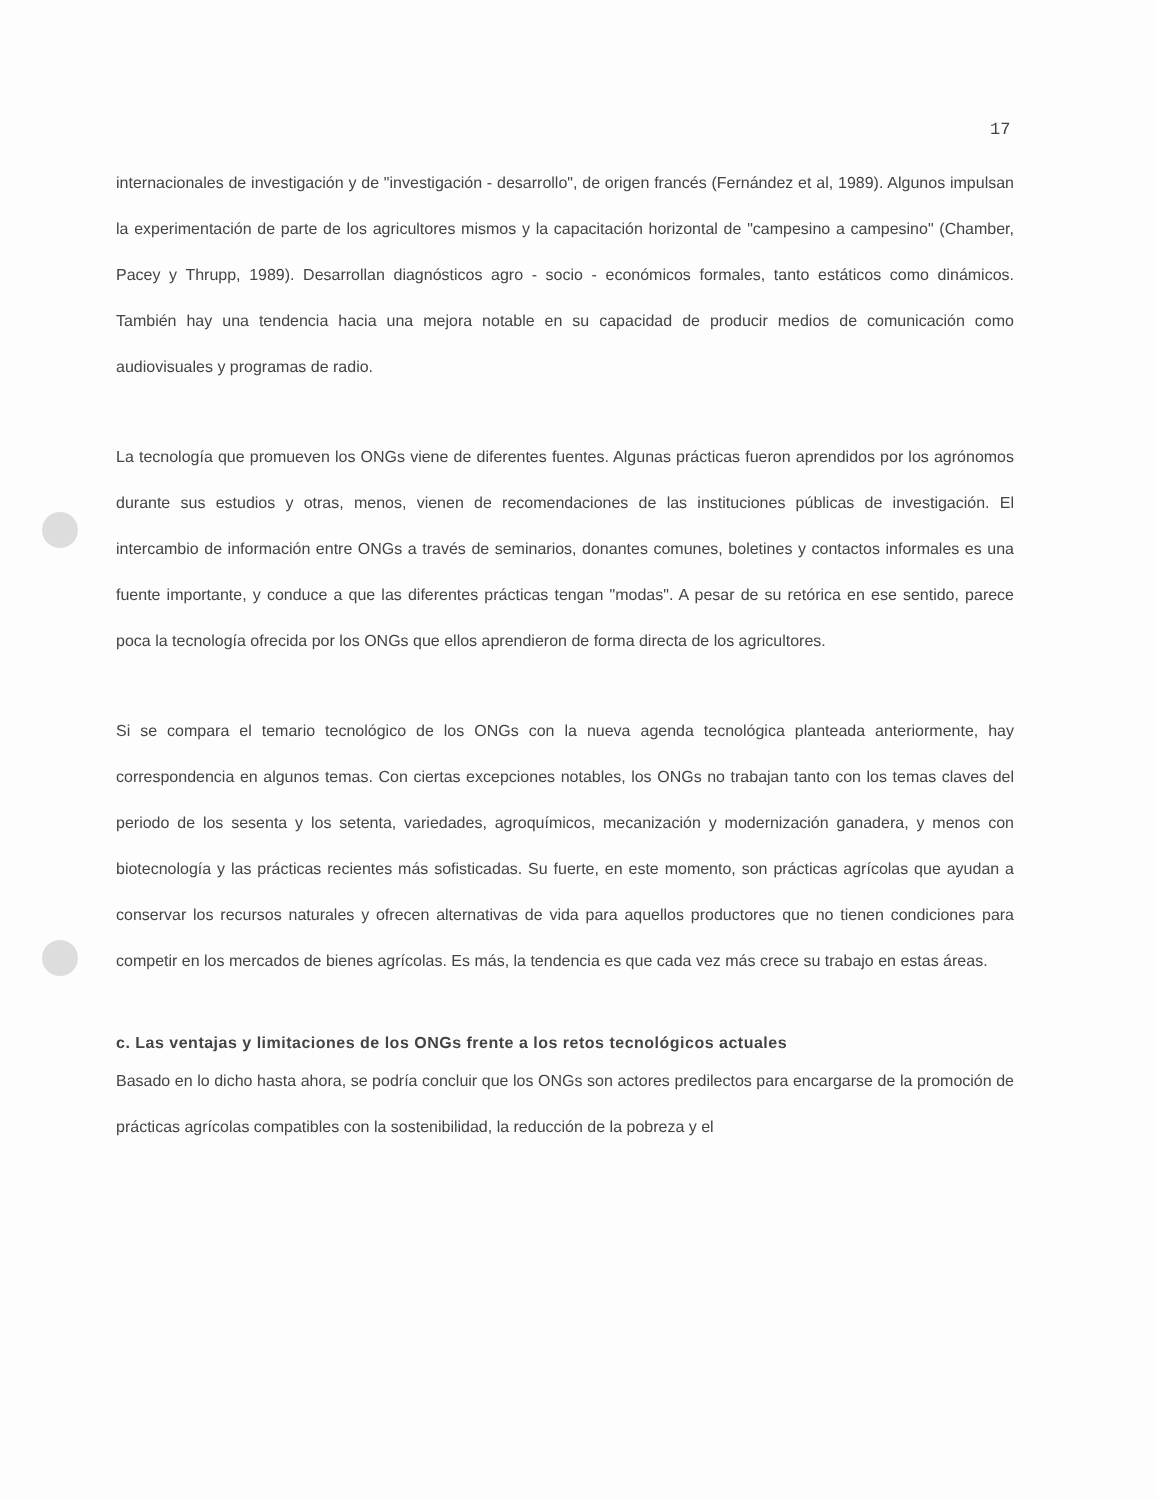17
internacionales de investigación y de "investigación - desarrollo", de origen francés (Fernández et al, 1989). Algunos impulsan la experimentación de parte de los agricultores mismos y la capacitación horizontal de "campesino a campesino" (Chamber, Pacey y Thrupp, 1989). Desarrollan diagnósticos agro - socio - económicos formales, tanto estáticos como dinámicos. También hay una tendencia hacia una mejora notable en su capacidad de producir medios de comunicación como audiovisuales y programas de radio.
La tecnología que promueven los ONGs viene de diferentes fuentes. Algunas prácticas fueron aprendidos por los agrónomos durante sus estudios y otras, menos, vienen de recomendaciones de las instituciones públicas de investigación. El intercambio de información entre ONGs a través de seminarios, donantes comunes, boletines y contactos informales es una fuente importante, y conduce a que las diferentes prácticas tengan "modas". A pesar de su retórica en ese sentido, parece poca la tecnología ofrecida por los ONGs que ellos aprendieron de forma directa de los agricultores.
Si se compara el temario tecnológico de los ONGs con la nueva agenda tecnológica planteada anteriormente, hay correspondencia en algunos temas. Con ciertas excepciones notables, los ONGs no trabajan tanto con los temas claves del periodo de los sesenta y los setenta, variedades, agroquímicos, mecanización y modernización ganadera, y menos con biotecnología y las prácticas recientes más sofisticadas. Su fuerte, en este momento, son prácticas agrícolas que ayudan a conservar los recursos naturales y ofrecen alternativas de vida para aquellos productores que no tienen condiciones para competir en los mercados de bienes agrícolas. Es más, la tendencia es que cada vez más crece su trabajo en estas áreas.
c. Las ventajas y limitaciones de los ONGs frente a los retos tecnológicos actuales
Basado en lo dicho hasta ahora, se podría concluir que los ONGs son actores predilectos para encargarse de la promoción de prácticas agrícolas compatibles con la sostenibilidad, la reducción de la pobreza y el